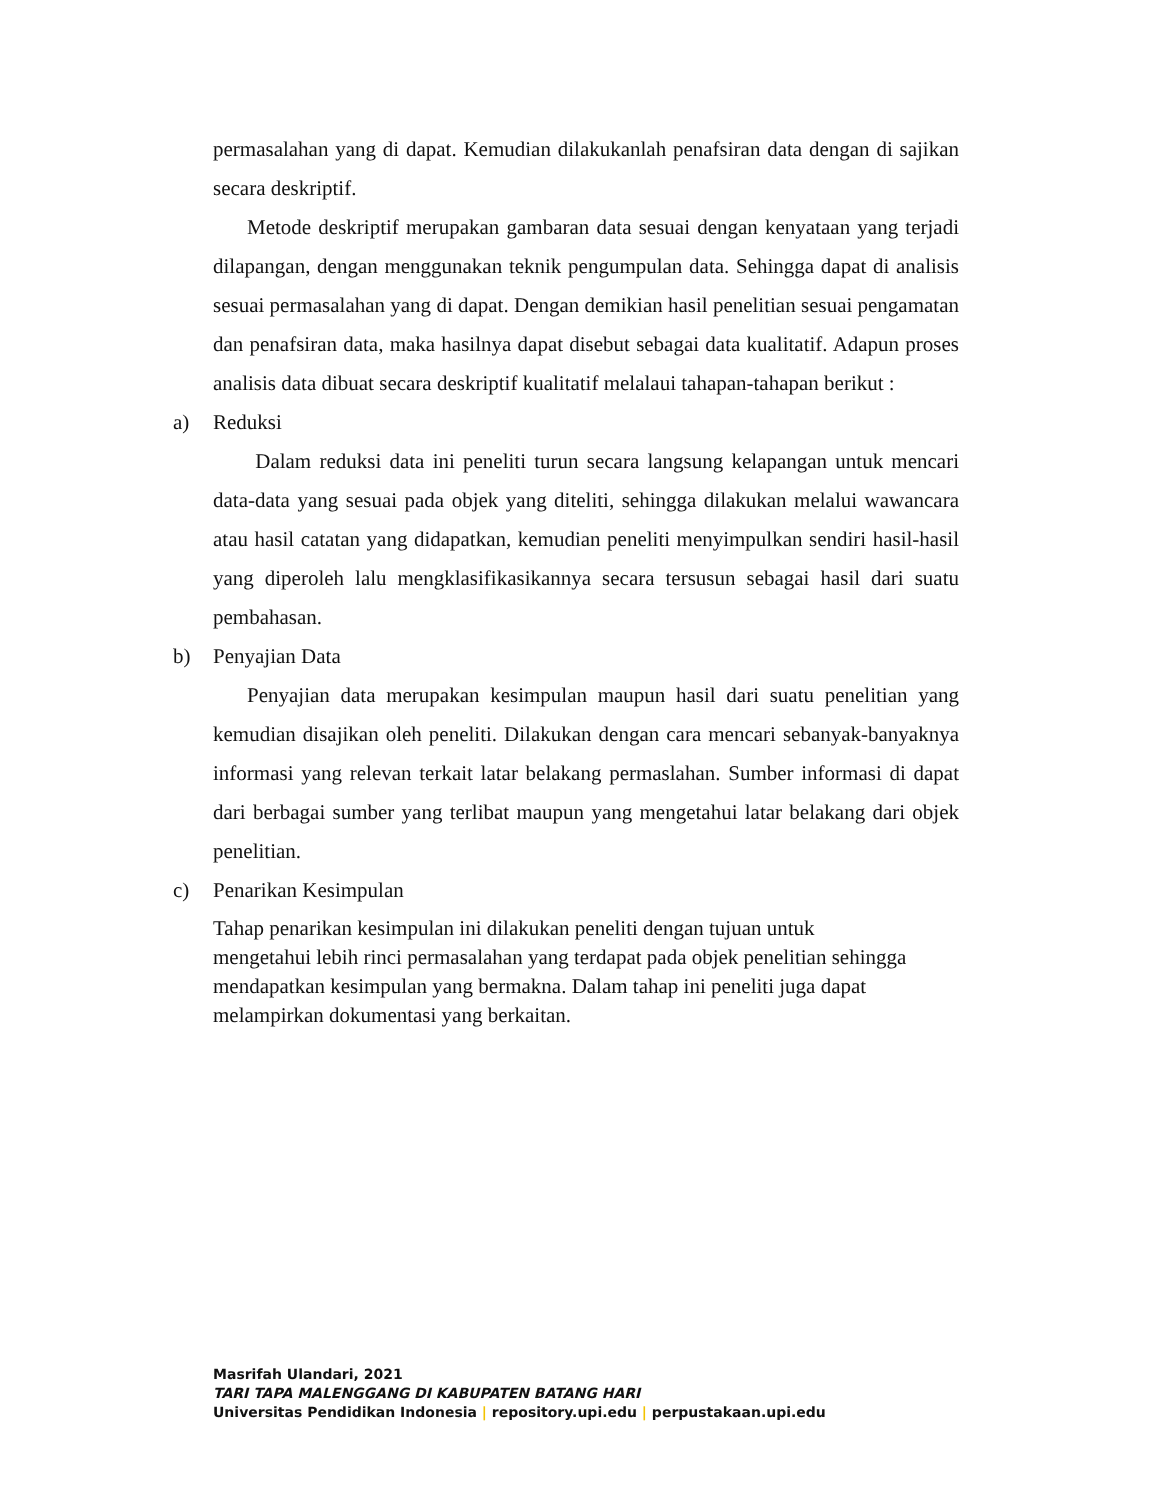permasalahan yang di dapat. Kemudian dilakukanlah penafsiran data dengan di sajikan secara deskriptif.
Metode deskriptif merupakan gambaran data sesuai dengan kenyataan yang terjadi dilapangan, dengan menggunakan teknik pengumpulan data. Sehingga dapat di analisis sesuai permasalahan yang di dapat. Dengan demikian hasil penelitian sesuai pengamatan dan penafsiran data, maka hasilnya dapat disebut sebagai data kualitatif. Adapun proses analisis data dibuat secara deskriptif kualitatif melalaui tahapan-tahapan berikut :
a) Reduksi
Dalam reduksi data ini peneliti turun secara langsung kelapangan untuk mencari data-data yang sesuai pada objek yang diteliti, sehingga dilakukan melalui wawancara atau hasil catatan yang didapatkan, kemudian peneliti menyimpulkan sendiri hasil-hasil yang diperoleh lalu mengklasifikasikannya secara tersusun sebagai hasil dari suatu pembahasan.
b) Penyajian Data
Penyajian data merupakan kesimpulan maupun hasil dari suatu penelitian yang kemudian disajikan oleh peneliti. Dilakukan dengan cara mencari sebanyak-banyaknya informasi yang relevan terkait latar belakang permaslahan. Sumber informasi di dapat dari berbagai sumber yang terlibat maupun yang mengetahui latar belakang dari objek penelitian.
c) Penarikan Kesimpulan
Tahap penarikan kesimpulan ini dilakukan peneliti dengan tujuan untuk
mengetahui lebih rinci permasalahan yang terdapat pada objek penelitian sehingga
mendapatkan kesimpulan yang bermakna. Dalam tahap ini peneliti juga dapat
melampirkan dokumentasi yang berkaitan.
Masrifah Ulandari, 2021
TARI TAPA MALENGGANG DI KABUPATEN BATANG HARI
Universitas Pendidikan Indonesia | repository.upi.edu | perpustakaan.upi.edu